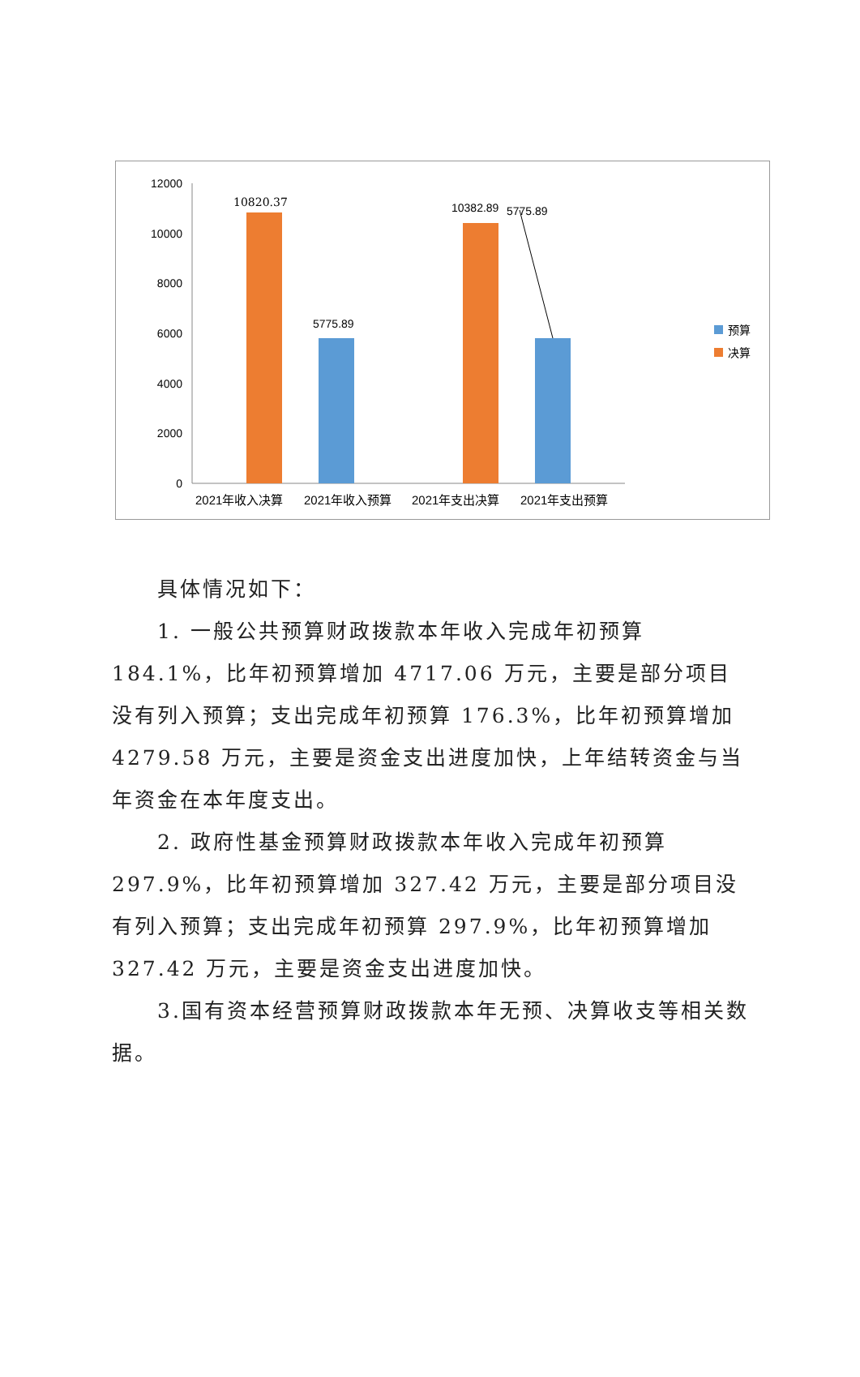12000
10000
8000
6000
4000
2000
0
10820.37
5775.89
10382.89
5775.89
2021年收入决算
2021年收入预算
2021年支出决算
2021年支出预算
预算
决算
具体情况如下：
1. 一般公共预算财政拨款本年收入完成年初预算 184.1%，比年初预算增加 4717.06 万元，主要是部分项目没有列入预算；支出完成年初预算 176.3%，比年初预算增加 4279.58 万元，主要是资金支出进度加快，上年结转资金与当年资金在本年度支出。
2. 政府性基金预算财政拨款本年收入完成年初预算297.9%，比年初预算增加 327.42 万元，主要是部分项目没有列入预算；支出完成年初预算 297.9%，比年初预算增加 327.42 万元，主要是资金支出进度加快。
3.国有资本经营预算财政拨款本年无预、决算收支等相关数据。